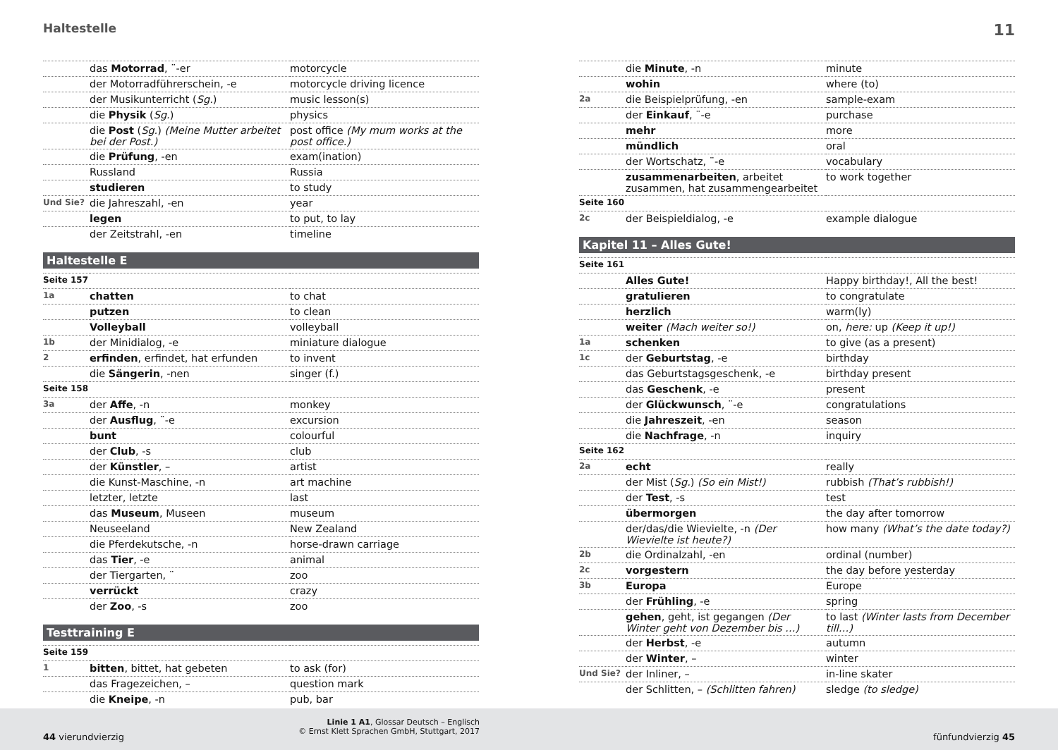Haltestelle 11
| | das Motorrad , ¨-er | motorcycle |
| | der Motorradführerschein, -e | motorcycle driving licence |
| | der Musikunterricht ( Sg. ) | music lesson(s) |
| | die Physik ( Sg. ) | physics |
| | die Post ( Sg. ) (Meine Mutter arbeitet bei der Post.) | post office (My mum works at the post office.) |
| | die Prüfung , -en | exam(ination) |
| | Russland | Russia |
| | studieren | to study |
| Und Sie? | die Jahreszahl, -en | year |
| | legen | to put, to lay |
| | der Zeitstrahl, -en | timeline |
Haltestelle E
| Seite 157 | | |
| 1a | chatten | to chat |
| | putzen | to clean |
| | Volleyball | volleyball |
| 1b | der Minidialog, -e | miniature dialogue |
| 2 | erfinden , erfindet, hat erfunden | to invent |
| | die Sängerin , -nen | singer (f.) |
| Seite 158 | | |
| 3a | der Affe , -n | monkey |
| | der Ausflug , ¨-e | excursion |
| | bunt | colourful |
| | der Club , -s | club |
| | der Künstler , – | artist |
| | die Kunst-Maschine, -n | art machine |
| | letzter, letzte | last |
| | das Museum , Museen | museum |
| | Neuseeland | New Zealand |
| | die Pferdekutsche, -n | horse-drawn carriage |
| | das Tier , -e | animal |
| | der Tiergarten, ¨ | zoo |
| | verrückt | crazy |
| | der Zoo , -s | zoo |
Testtraining E
| Seite 159 | | |
| 1 | bitten , bittet, hat gebeten | to ask (for) |
| | das Fragezeichen, – | question mark |
| | die Kneipe , -n | pub, bar |
| | die Minute , -n | minute |
| | wohin | where (to) |
| 2a | die Beispielprüfung, -en | sample-exam |
| | der Einkauf , ¨-e | purchase |
| | mehr | more |
| | mündlich | oral |
| | der Wortschatz, ¨-e | vocabulary |
| | zusammenarbeiten , arbeitet zusammen, hat zusammengearbeitet | to work together |
| Seite 160 | | |
| 2c | der Beispieldialog, -e | example dialogue |
Kapitel 11 – Alles Gute!
| Seite 161 | | |
| | Alles Gute! | Happy birthday!, All the best! |
| | gratulieren | to congratulate |
| | herzlich | warm(ly) |
| | weiter (Mach weiter so!) | on, here: up (Keep it up!) |
| 1a | schenken | to give (as a present) |
| 1c | der Geburtstag , -e | birthday |
| | das Geburtstagsgeschenk, -e | birthday present |
| | das Geschenk , -e | present |
| | der Glückwunsch , ¨-e | congratulations |
| | die Jahreszeit , -en | season |
| | die Nachfrage , -n | inquiry |
| Seite 162 | | |
| 2a | echt | really |
| | der Mist ( Sg. ) (So ein Mist!) | rubbish (That’s rubbish!) |
| | der Test , -s | test |
| | übermorgen | the day after tomorrow |
| | der/das/die Wievielte, -n (Der Wievielte ist heute?) | how many (What’s the date today?) |
| 2b | die Ordinalzahl, -en | ordinal (number) |
| 2c | vorgestern | the day before yesterday |
| 3b | Europa | Europe |
| | der Frühling , -e | spring |
| | gehen , geht, ist gegangen (Der Winter geht von Dezember bis …) | to last (Winter lasts from December till…) |
| | der Herbst , -e | autumn |
| | der Winter , – | winter |
| Und Sie? | der Inliner, – | in-line skater |
| | der Schlitten, – (Schlitten fahren) | sledge (to sledge) |
44 vierundvierzig
Linie 1 A1, Glossar Deutsch – Englisch
© Ernst Klett Sprachen GmbH, Stuttgart, 2017
fünfundvierzig 45